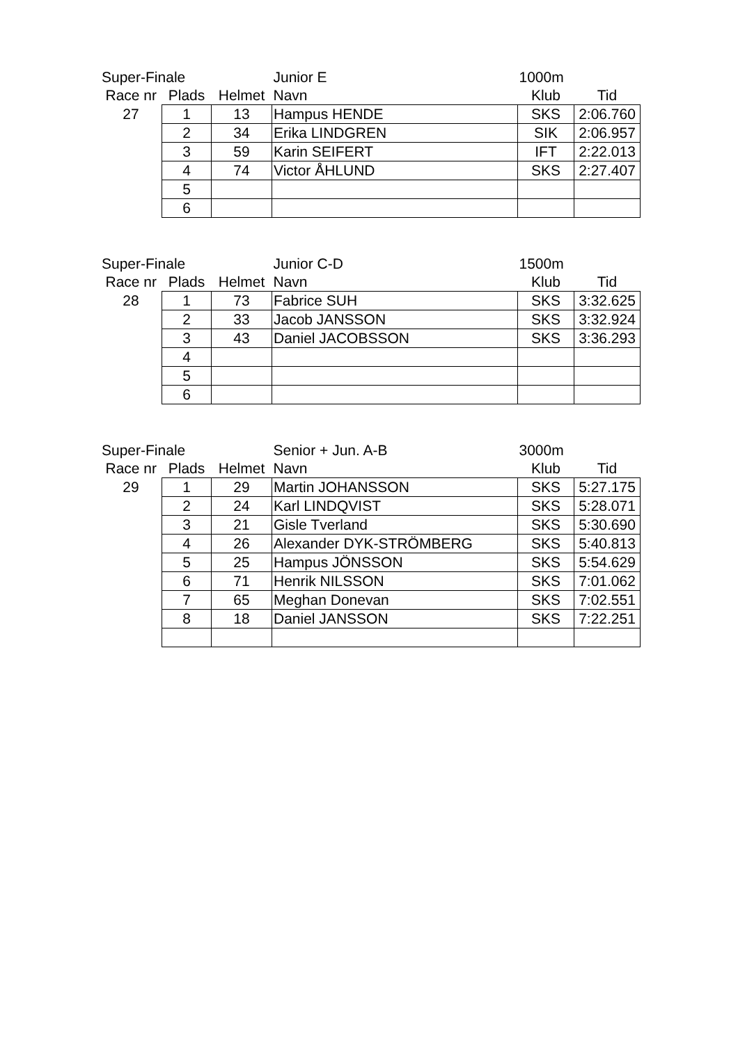| Super-Finale | | | Junior E | 1000m | |
| --- | --- | --- | --- | --- | --- |
| Race nr | Plads | Helmet | Navn | Klub | Tid |
| 27 | 1 | 13 | Hampus HENDE | SKS | 2:06.760 |
| | 2 | 34 | Erika LINDGREN | SIK | 2:06.957 |
| | 3 | 59 | Karin SEIFERT | IFT | 2:22.013 |
| | 4 | 74 | Victor ÅHLUND | SKS | 2:27.407 |
| | 5 | | | | |
| | 6 | | | | |
| Super-Finale | | | Junior C-D | 1500m | |
| --- | --- | --- | --- | --- | --- |
| Race nr | Plads | Helmet | Navn | Klub | Tid |
| 28 | 1 | 73 | Fabrice SUH | SKS | 3:32.625 |
| | 2 | 33 | Jacob JANSSON | SKS | 3:32.924 |
| | 3 | 43 | Daniel JACOBSSON | SKS | 3:36.293 |
| | 4 | | | | |
| | 5 | | | | |
| | 6 | | | | |
| Super-Finale | | | Senior + Jun. A-B | 3000m | |
| --- | --- | --- | --- | --- | --- |
| Race nr | Plads | Helmet | Navn | Klub | Tid |
| 29 | 1 | 29 | Martin JOHANSSON | SKS | 5:27.175 |
| | 2 | 24 | Karl LINDQVIST | SKS | 5:28.071 |
| | 3 | 21 | Gisle Tverland | SKS | 5:30.690 |
| | 4 | 26 | Alexander DYK-STRÖMBERG | SKS | 5:40.813 |
| | 5 | 25 | Hampus JÖNSSON | SKS | 5:54.629 |
| | 6 | 71 | Henrik NILSSON | SKS | 7:01.062 |
| | 7 | 65 | Meghan Donevan | SKS | 7:02.551 |
| | 8 | 18 | Daniel JANSSON | SKS | 7:22.251 |